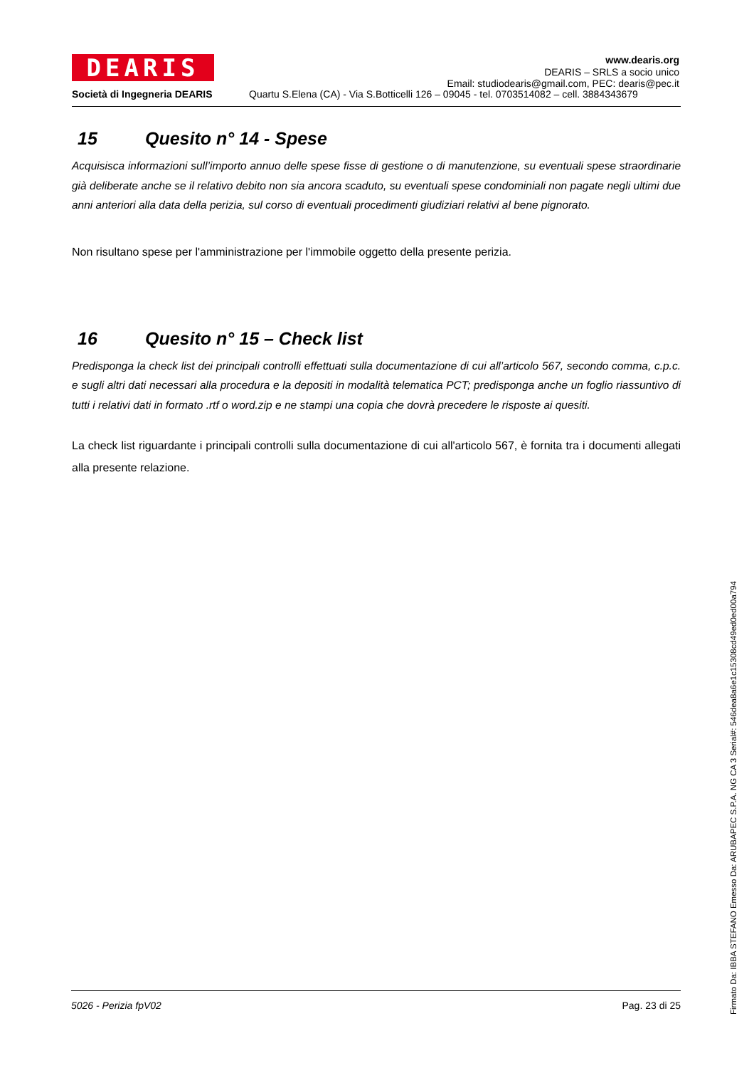DEARIS
www.dearis.org
DEARIS – SRLS a socio unico
Email: studiodearis@gmail.com, PEC: dearis@pec.it
Società di Ingegneria DEARIS Quartu S.Elena (CA) - Via S.Botticelli 126 – 09045 - tel. 0703514082 – cell. 3884343679
15 Quesito n° 14 - Spese
Acquisisca informazioni sull’importo annuo delle spese fisse di gestione o di manutenzione, su eventuali spese straordinarie già deliberate anche se il relativo debito non sia ancora scaduto, su eventuali spese condominiali non pagate negli ultimi due anni anteriori alla data della perizia, sul corso di eventuali procedimenti giudiziari relativi al bene pignorato.
Non risultano spese per l'amministrazione per l'immobile oggetto della presente perizia.
16 Quesito n° 15 – Check list
Predisponga la check list dei principali controlli effettuati sulla documentazione di cui all’articolo 567, secondo comma, c.p.c. e sugli altri dati necessari alla procedura e la depositi in modalità telematica PCT; predisponga anche un foglio riassuntivo di tutti i relativi dati in formato .rtf o word.zip e ne stampi una copia che dovrà precedere le risposte ai quesiti.
La check list riguardante i principali controlli sulla documentazione di cui all'articolo 567, è fornita tra i documenti allegati alla presente relazione.
5026 - Perizia fpV02 Pag. 23 di 25
Firmato Da: IBBA STEFANO Emesso Da: ARUBAPEC S.P.A. NG CA 3 Serial#: 546dea8a6e1c15308cd49ed0ed00a794